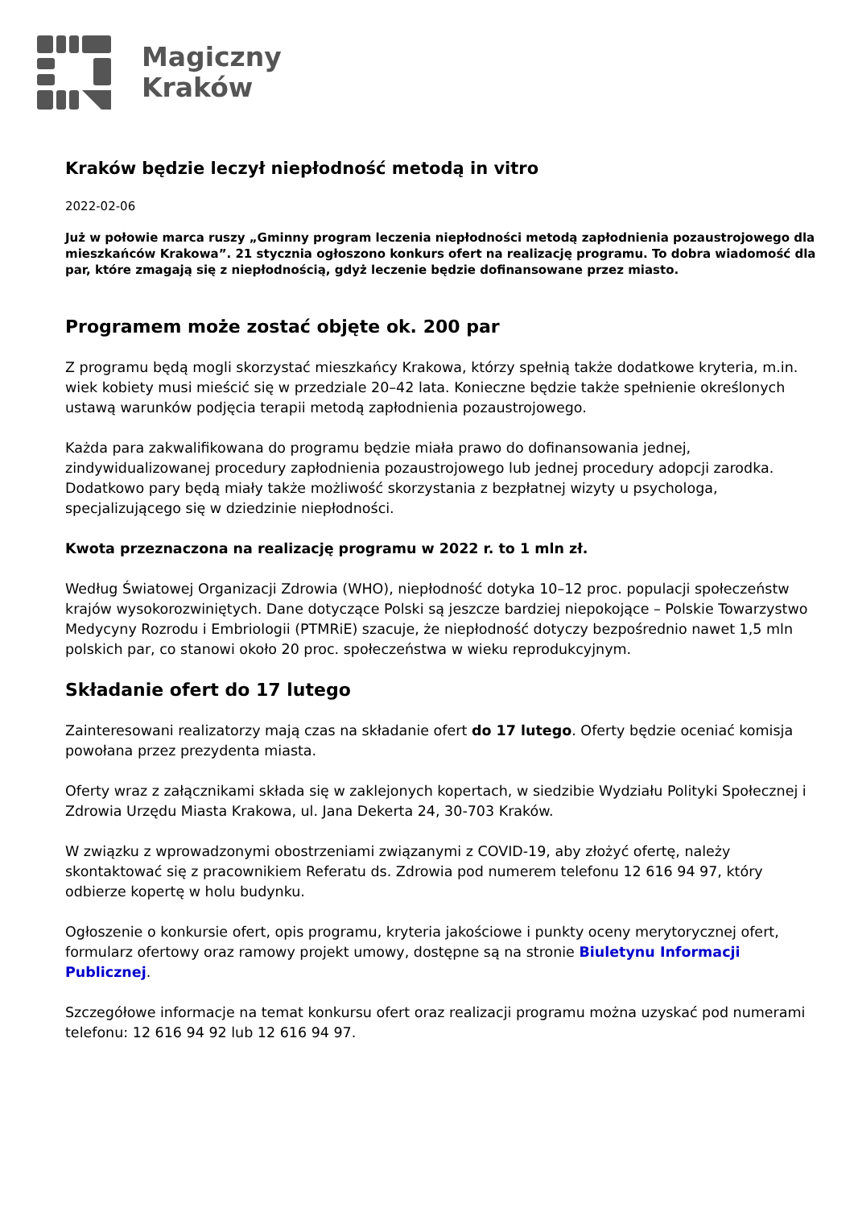Magiczny
Kraków
Kraków będzie leczył niepłodność metodą in vitro
2022-02-06
Już w połowie marca ruszy „Gminny program leczenia niepłodności metodą zapłodnienia pozaustrojowego dla mieszkańców Krakowa”. 21 stycznia ogłoszono konkurs ofert na realizację programu. To dobra wiadomość dla par, które zmagają się z niepłodnością, gdyż leczenie będzie dofinansowane przez miasto.
Programem może zostać objęte ok. 200 par
Z programu będą mogli skorzystać mieszkańcy Krakowa, którzy spełnią także dodatkowe kryteria, m.in. wiek kobiety musi mieścić się w przedziale 20–42 lata. Konieczne będzie także spełnienie określonych ustawą warunków podjęcia terapii metodą zapłodnienia pozaustrojowego.
Każda para zakwalifikowana do programu będzie miała prawo do dofinansowania jednej, zindywidualizowanej procedury zapłodnienia pozaustrojowego lub jednej procedury adopcji zarodka. Dodatkowo pary będą miały także możliwość skorzystania z bezpłatnej wizyty u psychologa, specjalizującego się w dziedzinie niepłodności.
Kwota przeznaczona na realizację programu w 2022 r. to 1 mln zł.
Według Światowej Organizacji Zdrowia (WHO), niepłodność dotyka 10–12 proc. populacji społeczeństw krajów wysokorozwiniętych. Dane dotyczące Polski są jeszcze bardziej niepokojące – Polskie Towarzystwo Medycyny Rozrodu i Embriologii (PTMRiE) szacuje, że niepłodność dotyczy bezpośrednio nawet 1,5 mln polskich par, co stanowi około 20 proc. społeczeństwa w wieku reprodukcyjnym.
Składanie ofert do 17 lutego
Zainteresowani realizatorzy mają czas na składanie ofert do 17 lutego. Oferty będzie oceniać komisja powołana przez prezydenta miasta.
Oferty wraz z załącznikami składa się w zaklejonych kopertach, w siedzibie Wydziału Polityki Społecznej i Zdrowia Urzędu Miasta Krakowa, ul. Jana Dekerta 24, 30-703 Kraków.
W związku z wprowadzonymi obostrzeniami związanymi z COVID-19, aby złożyć ofertę, należy skontaktować się z pracownikiem Referatu ds. Zdrowia pod numerem telefonu 12 616 94 97, który odbierze kopertę w holu budynku.
Ogłoszenie o konkursie ofert, opis programu, kryteria jakościowe i punkty oceny merytorycznej ofert, formularz ofertowy oraz ramowy projekt umowy, dostępne są na stronie Biuletynu Informacji Publicznej.
Szczegółowe informacje na temat konkursu ofert oraz realizacji programu można uzyskać pod numerami telefonu: 12 616 94 92 lub 12 616 94 97.